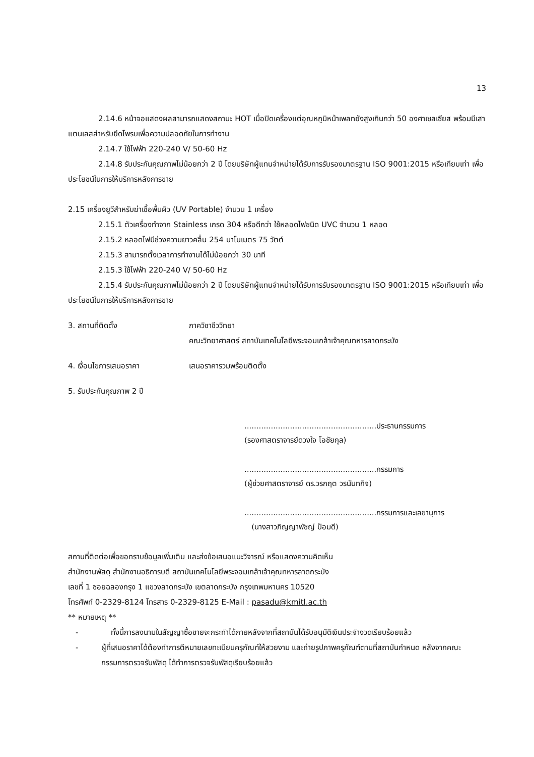13
2.14.6 หน้าจอแสดงผลสามารถแสดงสถานะ HOT เมื่อปิดเครื่องแต่อุณหภูมิหน้าเพลทยังสูงเกินกว่า 50 องศาเซลเซียส พร้อมมีเสาแตนเลสสำหรับยึดโพรบเพื่อความปลอดภัยในการทำงาน
2.14.7 ใช้ไฟฟ้า 220-240 V/ 50-60 Hz
2.14.8 รับประกันคุณภาพไม่น้อยกว่า 2 ปี โดยบริษัทผู้แทนจำหน่ายได้รับการรับรองมาตรฐาน ISO 9001:2015 หรือเทียบเท่า เพื่อประโยชน์ในการให้บริการหลังการขาย
2.15 เครื่องยูวีสำหรับฆ่าเชื้อพื้นผิว (UV Portable) จำนวน 1 เครื่อง
2.15.1 ตัวเครื่องทำจาก Stainless เกรด 304 หรือดีกว่า ใช้หลอดไฟชนิด UVC จำนวน 1 หลอด
2.15.2 หลอดไฟมีช่วงความยาวคลื่น 254 นาโนเมตร 75 วัตต์
2.15.3 สามารถตั้งเวลาการทำงานได้ไม่น้อยกว่า 30 นาที
2.15.3 ใช้ไฟฟ้า 220-240 V/ 50-60 Hz
2.15.4 รับประกันคุณภาพไม่น้อยกว่า 2 ปี โดยบริษัทผู้แทนจำหน่ายได้รับการรับรองมาตรฐาน ISO 9001:2015 หรือเทียบเท่า เพื่อประโยชน์ในการให้บริการหลังการขาย
3. สถานที่ติดตั้ง ภาควิชาชีววิทยา
คณะวิทยาศาสตร์ สถาบันเทคโนโลยีพระจอมเกล้าเจ้าคุณทหารลาดกระบัง
4. เงื่อนไขการเสนอราคา เสนอราคารวมพร้อมติดตั้ง
5. รับประกันคุณภาพ 2 ปี
.......................................................ประธานกรรมการ
(รองศาสตราจารย์ดวงใจ โอชัยกุล)
.......................................................กรรมการ
(ผู้ช่วยศาสตราจารย์ ดร.วรกฤต วรนันทกิจ)
.......................................................กรรมการและเลขานุการ
(นางสาวภิญญาพัชญ์ ป้อมดี)
สถานที่ติดต่อเพื่อขอทราบข้อมูลเพิ่มเติม และส่งข้อเสนอแนะวิจารณ์ หรือแสดงความคิดเห็น
สำนักงานพัสดุ สำนักงานอธิการบดี สถาบันเทคโนโลยีพระจอมเกล้าเจ้าคุณทหารลาดกระบัง
เลขที่ 1 ซอยฉลองกรุง 1 แขวงลาดกระบัง เขตลาดกระบัง กรุงเทพมหานคร 10520
โทรศัพท์ 0-2329-8124 โทรสาร 0-2329-8125 E-Mail : pasadu@kmitl.ac.th
** หมายเหตุ **
- ทั้งนี้การลงนามในสัญญาซื้อขายจะกระทำได้ภายหลังจากที่สถาบันได้รับอนุมัติเงินประจำงวดเรียบร้อยแล้ว
- ผู้ที่เสนอราคาได้ต้องทำการตีหมายเลขทะเบียนครุภัณฑ์ให้สวยงาม และถ่ายรูปภาพครุภัณฑ์ตามที่สถาบันกำหนด หลังจากคณะกรรมการตรวจรับพัสดุ ได้ทำการตรวจรับพัสดุเรียบร้อยแล้ว